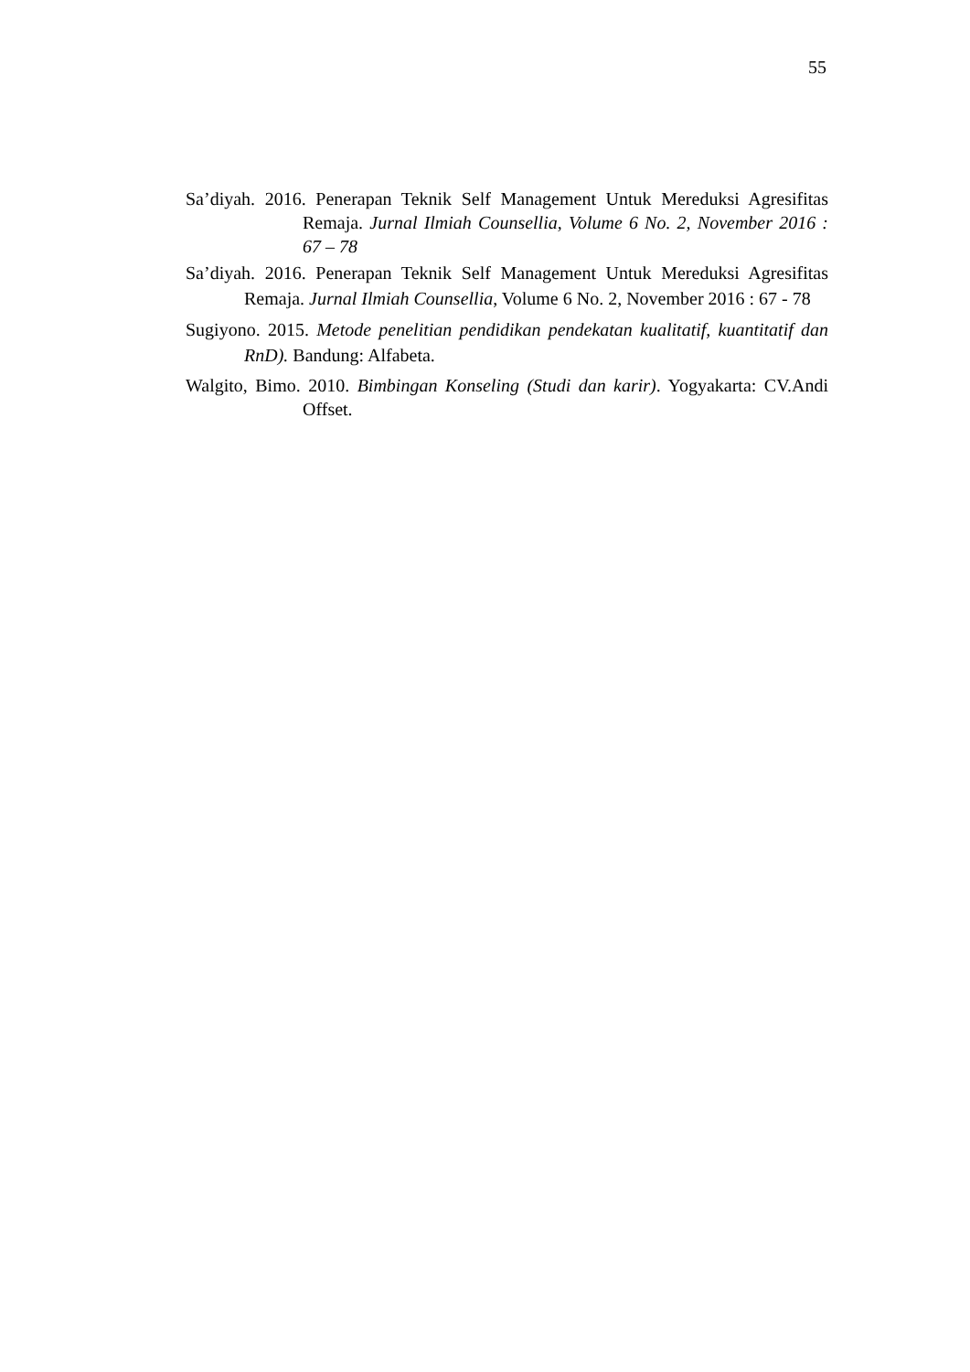55
Sa’diyah. 2016. Penerapan Teknik Self Management Untuk Mereduksi Agresifitas Remaja. Jurnal Ilmiah Counsellia, Volume 6 No. 2, November 2016 : 67 – 78
Sa’diyah. 2016. Penerapan Teknik Self Management Untuk Mereduksi Agresifitas Remaja. Jurnal Ilmiah Counsellia, Volume 6 No. 2, November 2016 : 67 - 78
Sugiyono. 2015. Metode penelitian pendidikan pendekatan kualitatif, kuantitatif dan RnD). Bandung: Alfabeta.
Walgito, Bimo. 2010. Bimbingan Konseling (Studi dan karir). Yogyakarta: CV.Andi Offset.